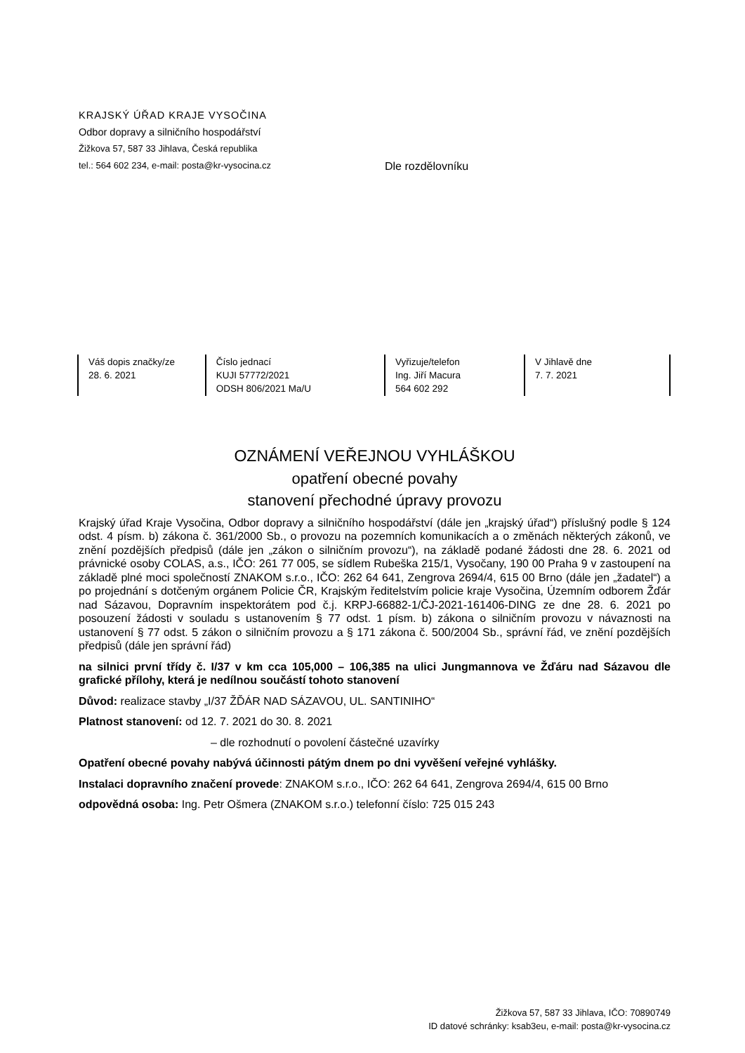KRAJSKÝ ÚŘAD KRAJE VYSOČINA
Odbor dopravy a silničního hospodářství
Žižkova 57, 587 33 Jihlava, Česká republika
tel.: 564 602 234, e-mail: posta@kr-vysocina.cz
Dle rozdělovníku
| Váš dopis značky/ze 28. 6. 2021 | Číslo jednací KUJI 57772/2021 ODSH 806/2021 Ma/U | Vyřizuje/telefon Ing. Jiří Macura 564 602 292 | V Jihlavě dne 7. 7. 2021 | |
OZNÁMENÍ VEŘEJNOU VYHLÁŠKOU
opatření obecné povahy
stanovení přechodné úpravy provozu
Krajský úřad Kraje Vysočina, Odbor dopravy a silničního hospodářství (dále jen „krajský úřad“) příslušný podle § 124 odst. 4 písm. b) zákona č. 361/2000 Sb., o provozu na pozemních komunikacích a o změnách některých zákonů, ve znění pozdějších předpisů (dále jen „zákon o silničním provozu“), na základě podané žádosti dne 28. 6. 2021 od právnické osoby COLAS, a.s., IČO: 261 77 005, se sídlem Rubeška 215/1, Vysočany, 190 00 Praha 9 v zastoupení na základě plné moci společností ZNAKOM s.r.o., IČO: 262 64 641, Zengrova 2694/4, 615 00 Brno (dále jen „žadatel“) a po projednání s dotčeným orgánem Policie ČR, Krajským ředitelstvím policie kraje Vysočina, Územním odborem Žďár nad Sázavou, Dopravním inspektorátem pod č.j. KRPJ-66882-1/ČJ-2021-161406-DING ze dne 28. 6. 2021 po posouzení žádosti v souladu s ustanovením § 77 odst. 1 písm. b) zákona o silničním provozu v návaznosti na ustanovení § 77 odst. 5 zákon o silničním provozu a § 171 zákona č. 500/2004 Sb., správní řád, ve znění pozdějších předpisů (dále jen správní řád)
na silnici první třídy č. I/37 v km cca 105,000 – 106,385 na ulici Jungmannova ve Žďáru nad Sázavou dle grafické přílohy, která je nedílnou součástí tohoto stanovení
Důvod: realizace stavby „I/37 ŽĎÁR NAD SÁZAVOU, UL. SANTINIHO“
Platnost stanovení: od 12. 7. 2021 do 30. 8. 2021
– dle rozhodnutí o povolení částečné uzavírky
Opatření obecné povahy nabývá účinnosti pátým dnem po dni vyvěšení veřejné vyhlášky.
Instalaci dopravního značení provede: ZNAKOM s.r.o., IČO: 262 64 641, Zengrova 2694/4, 615 00 Brno
odpovědná osoba: Ing. Petr Ošmera (ZNAKOM s.r.o.) telefonní číslo: 725 015 243
Žižkova 57, 587 33 Jihlava, IČO: 70890749
ID datové schránky: ksab3eu, e-mail: posta@kr-vysocina.cz